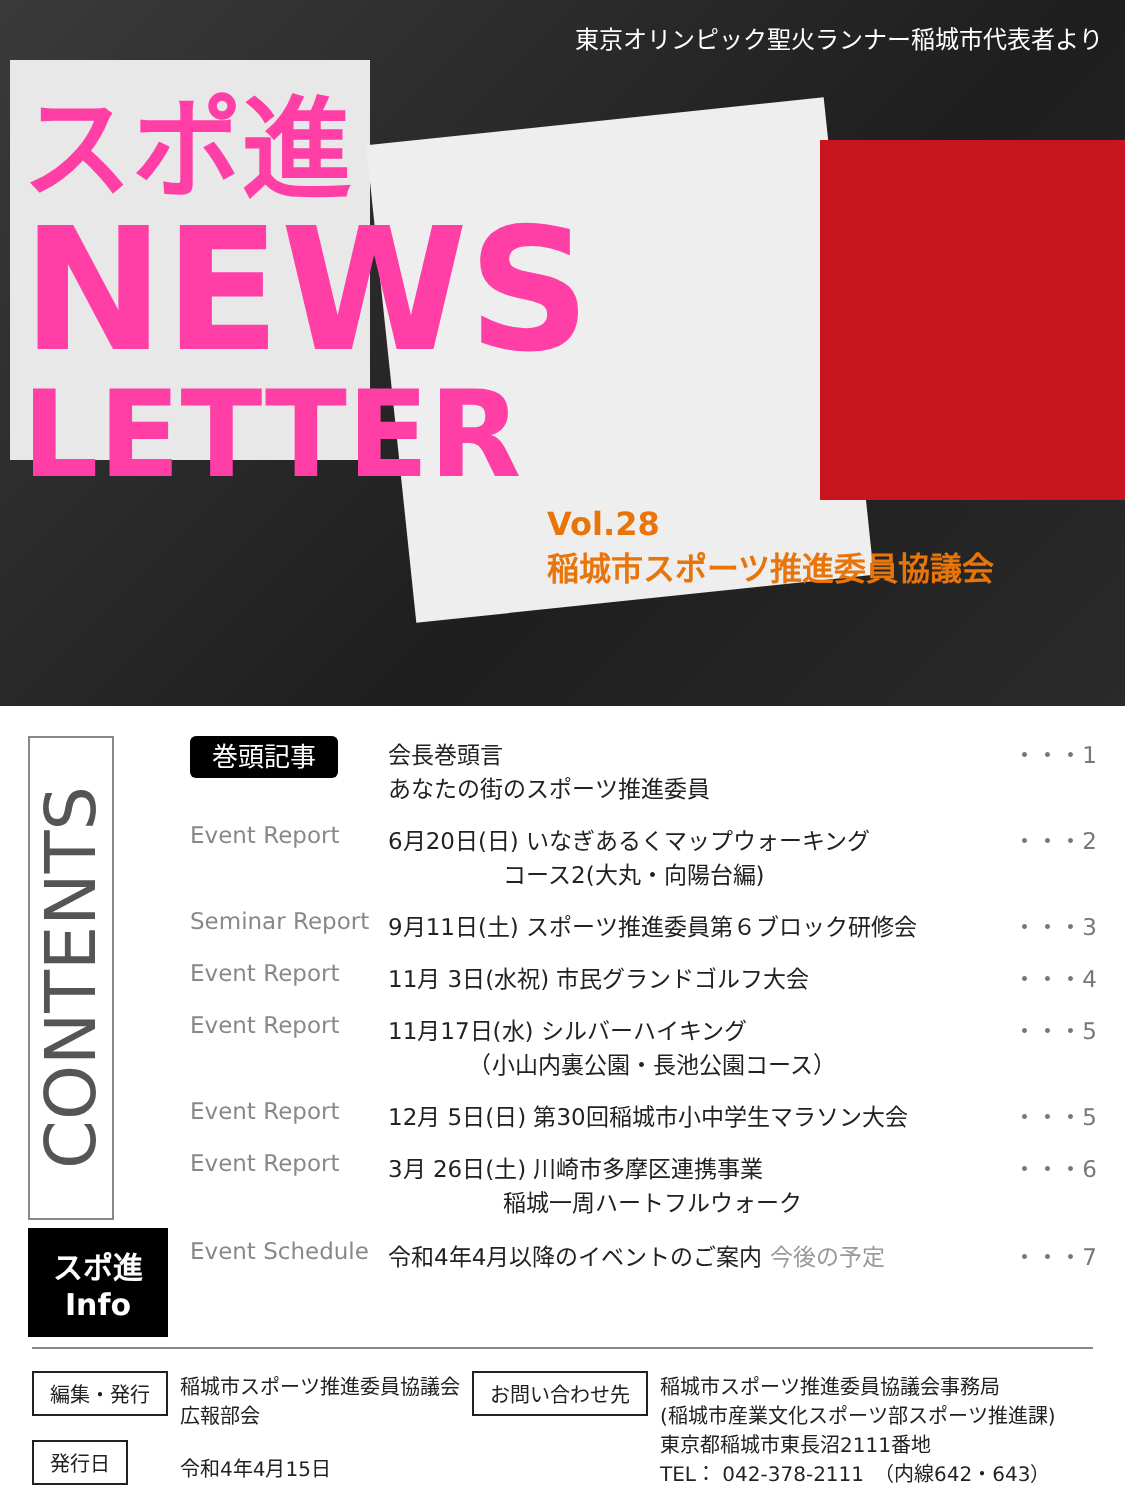東京オリンピック聖火ランナー稲城市代表者より
スポ進
NEWS
LETTER
Vol.28
稲城市スポーツ推進委員協議会
CONTENTS
スポ進
Info
巻頭記事
会長巻頭言
あなたの街のスポーツ推進委員
・・・1
Event Report 6月20日(日) いなぎあるくマップウォーキング
　　　　　コース2(大丸・向陽台編)
・・・2
Seminar Report 9月11日(土) スポーツ推進委員第６ブロック研修会
・・・3
Event Report 11月 3日(水祝) 市民グランドゴルフ大会
・・・4
Event Report 11月17日(水) シルバーハイキング
　　　　（小山内裏公園・長池公園コース）
・・・5
Event Report 12月 5日(日) 第30回稲城市小中学生マラソン大会
・・・5
Event Report 3月 26日(土) 川崎市多摩区連携事業
　　　　　稲城一周ハートフルウォーク
・・・6
Event Schedule 令和4年4月以降のイベントのご案内 今後の予定
・・・7
編集・発行
発行日
稲城市スポーツ推進委員協議会
広報部会
令和4年4月15日
お問い合わせ先
稲城市スポーツ推進委員協議会事務局
(稲城市産業文化スポーツ部スポーツ推進課)
東京都稲城市東長沼2111番地
TEL： 042-378-2111　（内線642・643）